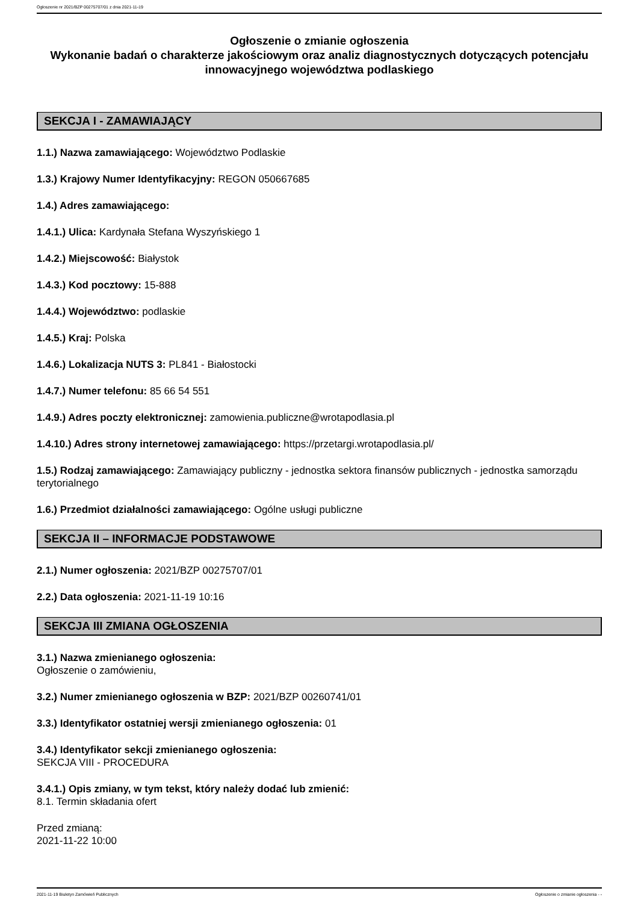Ogłoszenie nr 2021/BZP 00275707/01 z dnia 2021-11-19
Ogłoszenie o zmianie ogłoszenia
Wykonanie badań o charakterze jakościowym oraz analiz diagnostycznych dotyczących potencjału innowacyjnego województwa podlaskiego
SEKCJA I - ZAMAWIAJĄCY
1.1.) Nazwa zamawiającego: Województwo Podlaskie
1.3.) Krajowy Numer Identyfikacyjny: REGON 050667685
1.4.) Adres zamawiającego:
1.4.1.) Ulica: Kardynała Stefana Wyszyńskiego 1
1.4.2.) Miejscowość: Białystok
1.4.3.) Kod pocztowy: 15-888
1.4.4.) Województwo: podlaskie
1.4.5.) Kraj: Polska
1.4.6.) Lokalizacja NUTS 3: PL841 - Białostocki
1.4.7.) Numer telefonu: 85 66 54 551
1.4.9.) Adres poczty elektronicznej: zamowienia.publiczne@wrotapodlasia.pl
1.4.10.) Adres strony internetowej zamawiającego: https://przetargi.wrotapodlasia.pl/
1.5.) Rodzaj zamawiającego: Zamawiający publiczny - jednostka sektora finansów publicznych - jednostka samorządu terytorialnego
1.6.) Przedmiot działalności zamawiającego: Ogólne usługi publiczne
SEKCJA II – INFORMACJE PODSTAWOWE
2.1.) Numer ogłoszenia: 2021/BZP 00275707/01
2.2.) Data ogłoszenia: 2021-11-19 10:16
SEKCJA III ZMIANA OGŁOSZENIA
3.1.) Nazwa zmienianego ogłoszenia:
Ogłoszenie o zamówieniu,
3.2.) Numer zmienianego ogłoszenia w BZP: 2021/BZP 00260741/01
3.3.) Identyfikator ostatniej wersji zmienianego ogłoszenia: 01
3.4.) Identyfikator sekcji zmienianego ogłoszenia:
SEKCJA VIII - PROCEDURA
3.4.1.) Opis zmiany, w tym tekst, który należy dodać lub zmienić:
8.1. Termin składania ofert
Przed zmianą:
2021-11-22 10:00
2021-11-19 Biuletyn Zamówień Publicznych Ogłoszenie o zmianie ogłoszenia - -